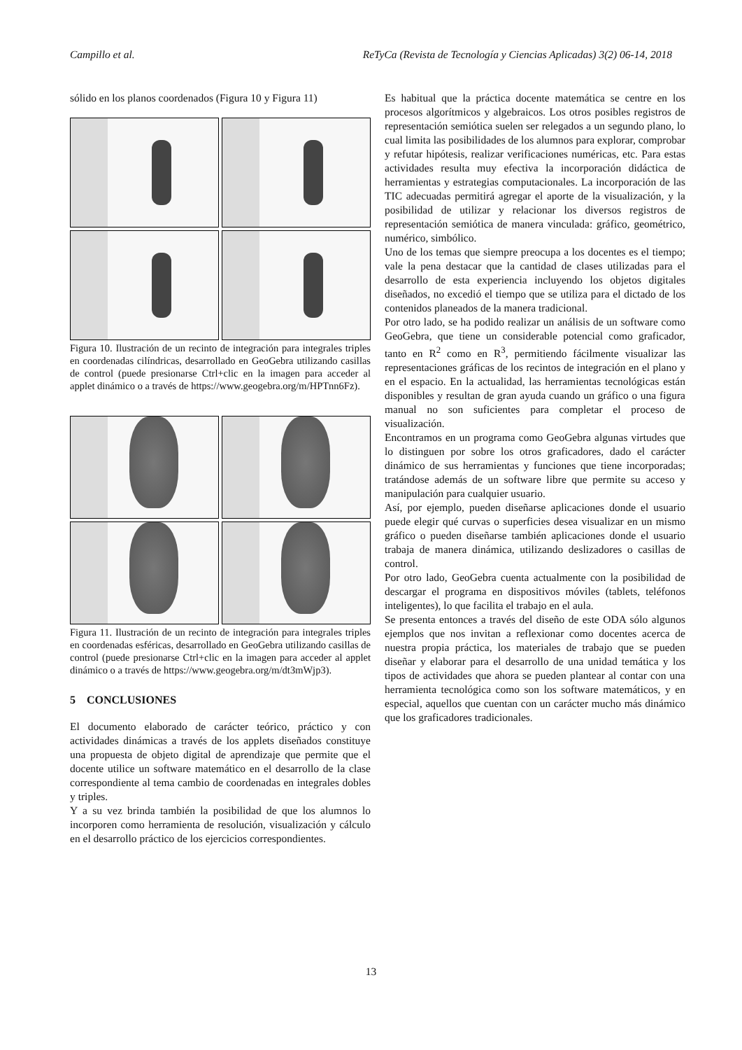Campillo et al. ReTyCa (Revista de Tecnología y Ciencias Aplicadas) 3(2) 06-14, 2018
sólido en los planos coordenados (Figura 10 y Figura 11)
Figura 10. Ilustración de un recinto de integración para integrales triples en coordenadas cilíndricas, desarrollado en GeoGebra utilizando casillas de control (puede presionarse Ctrl+clic en la imagen para acceder al applet dinámico o a través de https://www.geogebra.org/m/HPTnn6Fz).
Figura 11. Ilustración de un recinto de integración para integrales triples en coordenadas esféricas, desarrollado en GeoGebra utilizando casillas de control (puede presionarse Ctrl+clic en la imagen para acceder al applet dinámico o a través de https://www.geogebra.org/m/dt3mWjp3).
5 CONCLUSIONES
El documento elaborado de carácter teórico, práctico y con actividades dinámicas a través de los applets diseñados constituye una propuesta de objeto digital de aprendizaje que permite que el docente utilice un software matemático en el desarrollo de la clase correspondiente al tema cambio de coordenadas en integrales dobles y triples.
Y a su vez brinda también la posibilidad de que los alumnos lo incorporen como herramienta de resolución, visualización y cálculo en el desarrollo práctico de los ejercicios correspondientes.
Es habitual que la práctica docente matemática se centre en los procesos algorítmicos y algebraicos. Los otros posibles registros de representación semiótica suelen ser relegados a un segundo plano, lo cual limita las posibilidades de los alumnos para explorar, comprobar y refutar hipótesis, realizar verificaciones numéricas, etc. Para estas actividades resulta muy efectiva la incorporación didáctica de herramientas y estrategias computacionales. La incorporación de las TIC adecuadas permitirá agregar el aporte de la visualización, y la posibilidad de utilizar y relacionar los diversos registros de representación semiótica de manera vinculada: gráfico, geométrico, numérico, simbólico.
Uno de los temas que siempre preocupa a los docentes es el tiempo; vale la pena destacar que la cantidad de clases utilizadas para el desarrollo de esta experiencia incluyendo los objetos digitales diseñados, no excedió el tiempo que se utiliza para el dictado de los contenidos planeados de la manera tradicional.
Por otro lado, se ha podido realizar un análisis de un software como GeoGebra, que tiene un considerable potencial como graficador, tanto en R<sup>2</sup> como en R<sup>3</sup>, permitiendo fácilmente visualizar las representaciones gráficas de los recintos de integración en el plano y en el espacio. En la actualidad, las herramientas tecnológicas están disponibles y resultan de gran ayuda cuando un gráfico o una figura manual no son suficientes para completar el proceso de visualización.
Encontramos en un programa como GeoGebra algunas virtudes que lo distinguen por sobre los otros graficadores, dado el carácter dinámico de sus herramientas y funciones que tiene incorporadas; tratándose además de un software libre que permite su acceso y manipulación para cualquier usuario.
Así, por ejemplo, pueden diseñarse aplicaciones donde el usuario puede elegir qué curvas o superficies desea visualizar en un mismo gráfico o pueden diseñarse también aplicaciones donde el usuario trabaja de manera dinámica, utilizando deslizadores o casillas de control.
Por otro lado, GeoGebra cuenta actualmente con la posibilidad de descargar el programa en dispositivos móviles (tablets, teléfonos inteligentes), lo que facilita el trabajo en el aula.
Se presenta entonces a través del diseño de este ODA sólo algunos ejemplos que nos invitan a reflexionar como docentes acerca de nuestra propia práctica, los materiales de trabajo que se pueden diseñar y elaborar para el desarrollo de una unidad temática y los tipos de actividades que ahora se pueden plantear al contar con una herramienta tecnológica como son los software matemáticos, y en especial, aquellos que cuentan con un carácter mucho más dinámico que los graficadores tradicionales.
13